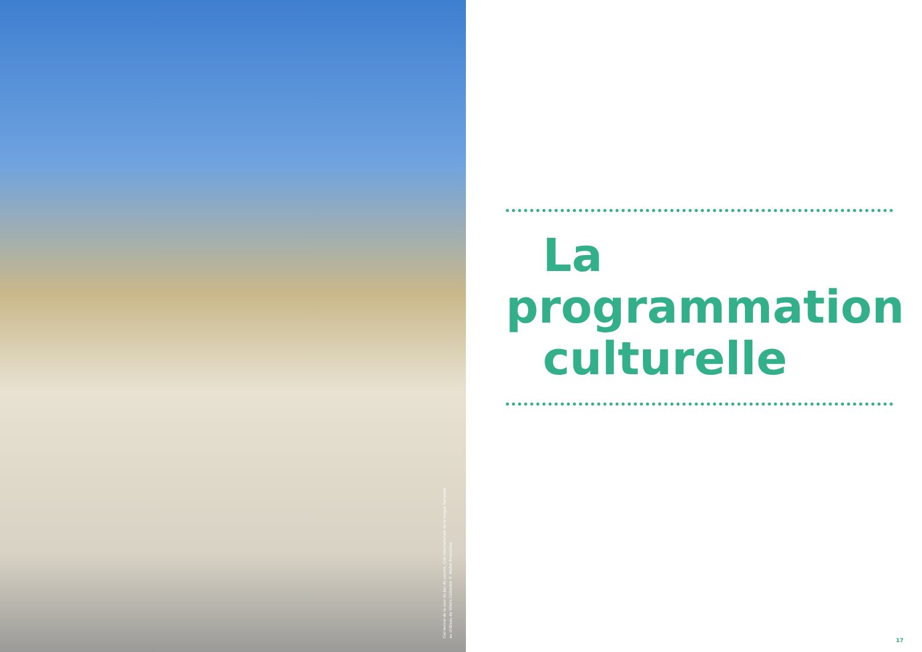Ciel lexical de la cour du Jeu de paume, Cité internationale de la langue française
au château de Villers-Cotterêts © Atelier Projectiles
La
programmation
culturelle
17